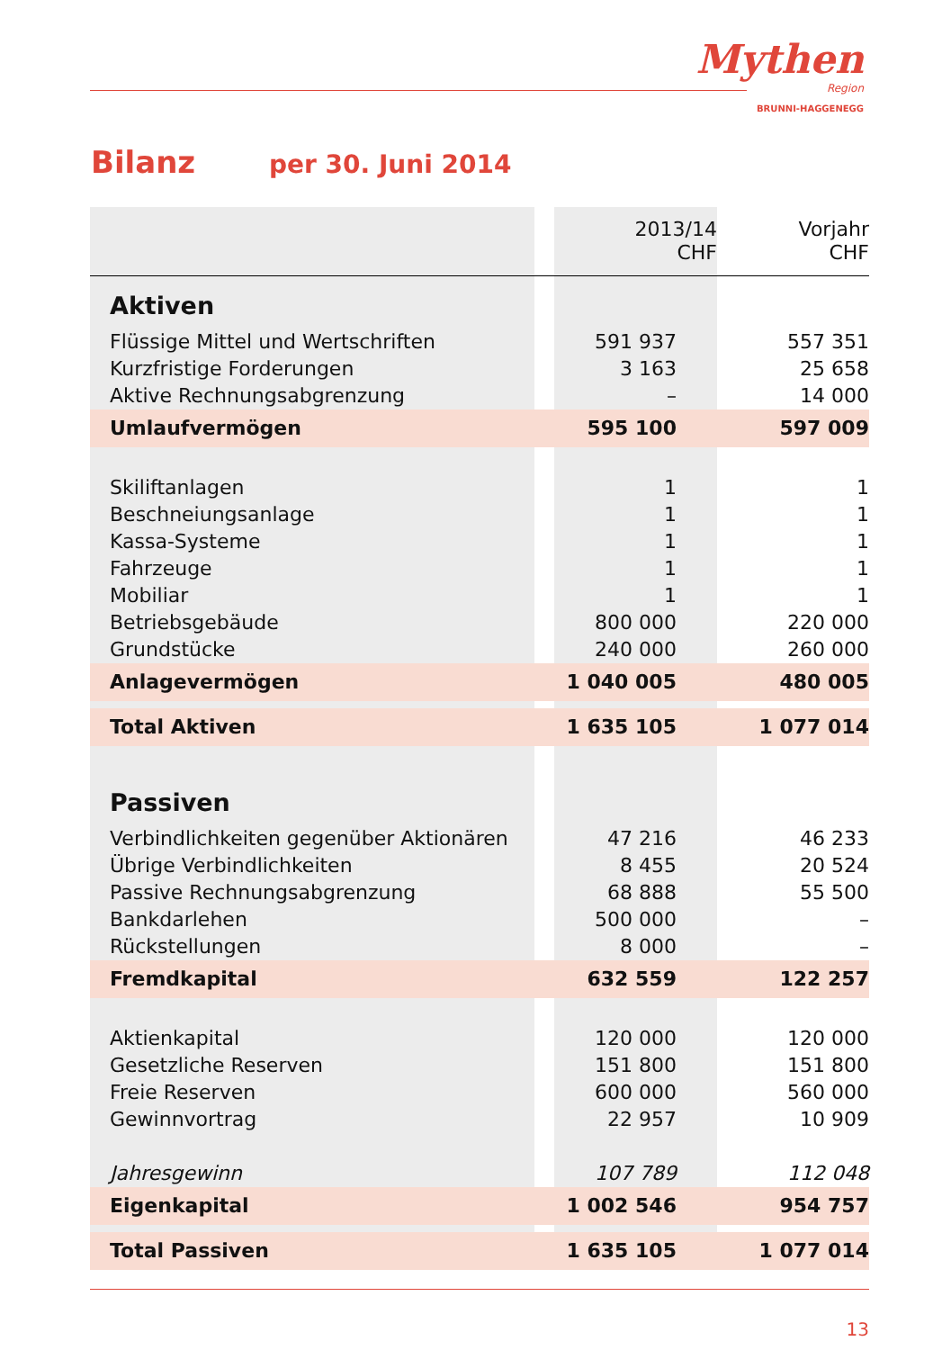Mythen
Region
BRUNNI-HAGGENEGG
Bilanz per 30. Juni 2014
| | | 2013/14 CHF | Vorjahr CHF |
| Aktiven | | | |
| Flüssige Mittel und Wertschriften | | 591 937 | 557 351 |
| Kurzfristige Forderungen | | 3 163 | 25 658 |
| Aktive Rechnungsabgrenzung | | – | 14 000 |
| Umlaufvermögen | | 595 100 | 597 009 |
| Skiliftanlagen | | 1 | 1 |
| Beschneiungsanlage | | 1 | 1 |
| Kassa-Systeme | | 1 | 1 |
| Fahrzeuge | | 1 | 1 |
| Mobiliar | | 1 | 1 |
| Betriebsgebäude | | 800 000 | 220 000 |
| Grundstücke | | 240 000 | 260 000 |
| Anlagevermögen | | 1 040 005 | 480 005 |
| Total Aktiven | | 1 635 105 | 1 077 014 |
| Passiven | | | |
| Verbindlichkeiten gegenüber Aktionären | | 47 216 | 46 233 |
| Übrige Verbindlichkeiten | | 8 455 | 20 524 |
| Passive Rechnungsabgrenzung | | 68 888 | 55 500 |
| Bankdarlehen | | 500 000 | – |
| Rückstellungen | | 8 000 | – |
| Fremdkapital | | 632 559 | 122 257 |
| Aktienkapital | | 120 000 | 120 000 |
| Gesetzliche Reserven | | 151 800 | 151 800 |
| Freie Reserven | | 600 000 | 560 000 |
| Gewinnvortrag | | 22 957 | 10 909 |
| Jahresgewinn | | 107 789 | 112 048 |
| Eigenkapital | | 1 002 546 | 954 757 |
| Total Passiven | | 1 635 105 | 1 077 014 |
13